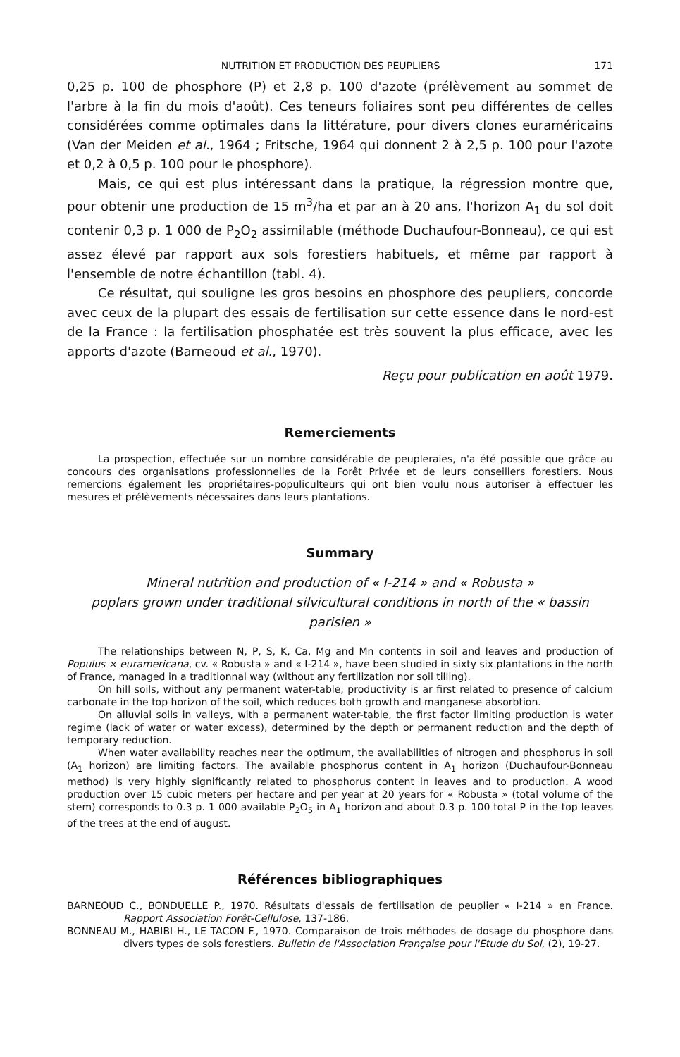NUTRITION ET PRODUCTION DES PEUPLIERS 171
0,25 p. 100 de phosphore (P) et 2,8 p. 100 d'azote (prélèvement au sommet de l'arbre à la fin du mois d'août). Ces teneurs foliaires sont peu différentes de celles considérées comme optimales dans la littérature, pour divers clones euraméricains (Van der Meiden et al., 1964 ; Fritsche, 1964 qui donnent 2 à 2,5 p. 100 pour l'azote et 0,2 à 0,5 p. 100 pour le phosphore).
Mais, ce qui est plus intéressant dans la pratique, la régression montre que, pour obtenir une production de 15 m<sup>3</sup>/ha et par an à 20 ans, l'horizon A<sub>1</sub> du sol doit contenir 0,3 p. 1 000 de P<sub>2</sub>O<sub>2</sub> assimilable (méthode Duchaufour-Bonneau), ce qui est assez élevé par rapport aux sols forestiers habituels, et même par rapport à l'ensemble de notre échantillon (tabl. 4).
Ce résultat, qui souligne les gros besoins en phosphore des peupliers, concorde avec ceux de la plupart des essais de fertilisation sur cette essence dans le nord-est de la France : la fertilisation phosphatée est très souvent la plus efficace, avec les apports d'azote (Barneoud et al., 1970).
Reçu pour publication en août 1979.
Remerciements
La prospection, effectuée sur un nombre considérable de peupleraies, n'a été possible que grâce au concours des organisations professionnelles de la Forêt Privée et de leurs conseillers forestiers. Nous remercions également les propriétaires-populiculteurs qui ont bien voulu nous autoriser à effectuer les mesures et prélèvements nécessaires dans leurs plantations.
Summary
Mineral nutrition and production of « I-214 » and « Robusta »
poplars grown under traditional silvicultural conditions in north of the « bassin parisien »
The relationships between N, P, S, K, Ca, Mg and Mn contents in soil and leaves and production of Populus × euramericana, cv. « Robusta » and « I-214 », have been studied in sixty six plantations in the north of France, managed in a traditionnal way (without any fertilization nor soil tilling).
On hill soils, without any permanent water-table, productivity is ar first related to presence of calcium carbonate in the top horizon of the soil, which reduces both growth and manganese absorbtion.
On alluvial soils in valleys, with a permanent water-table, the first factor limiting production is water regime (lack of water or water excess), determined by the depth or permanent reduction and the depth of temporary reduction.
When water availability reaches near the optimum, the availabilities of nitrogen and phosphorus in soil (A<sub>1</sub> horizon) are limiting factors. The available phosphorus content in A<sub>1</sub> horizon (Duchaufour-Bonneau method) is very highly significantly related to phosphorus content in leaves and to production. A wood production over 15 cubic meters per hectare and per year at 20 years for « Robusta » (total volume of the stem) corresponds to 0.3 p. 1 000 available P<sub>2</sub>O<sub>5</sub> in A<sub>1</sub> horizon and about 0.3 p. 100 total P in the top leaves of the trees at the end of august.
Références bibliographiques
BARNEOUD C., BONDUELLE P., 1970. Résultats d'essais de fertilisation de peuplier « I-214 » en France. Rapport Association Forêt-Cellulose, 137-186.
BONNEAU M., HABIBI H., LE TACON F., 1970. Comparaison de trois méthodes de dosage du phosphore dans divers types de sols forestiers. Bulletin de l'Association Française pour l'Etude du Sol, (2), 19-27.